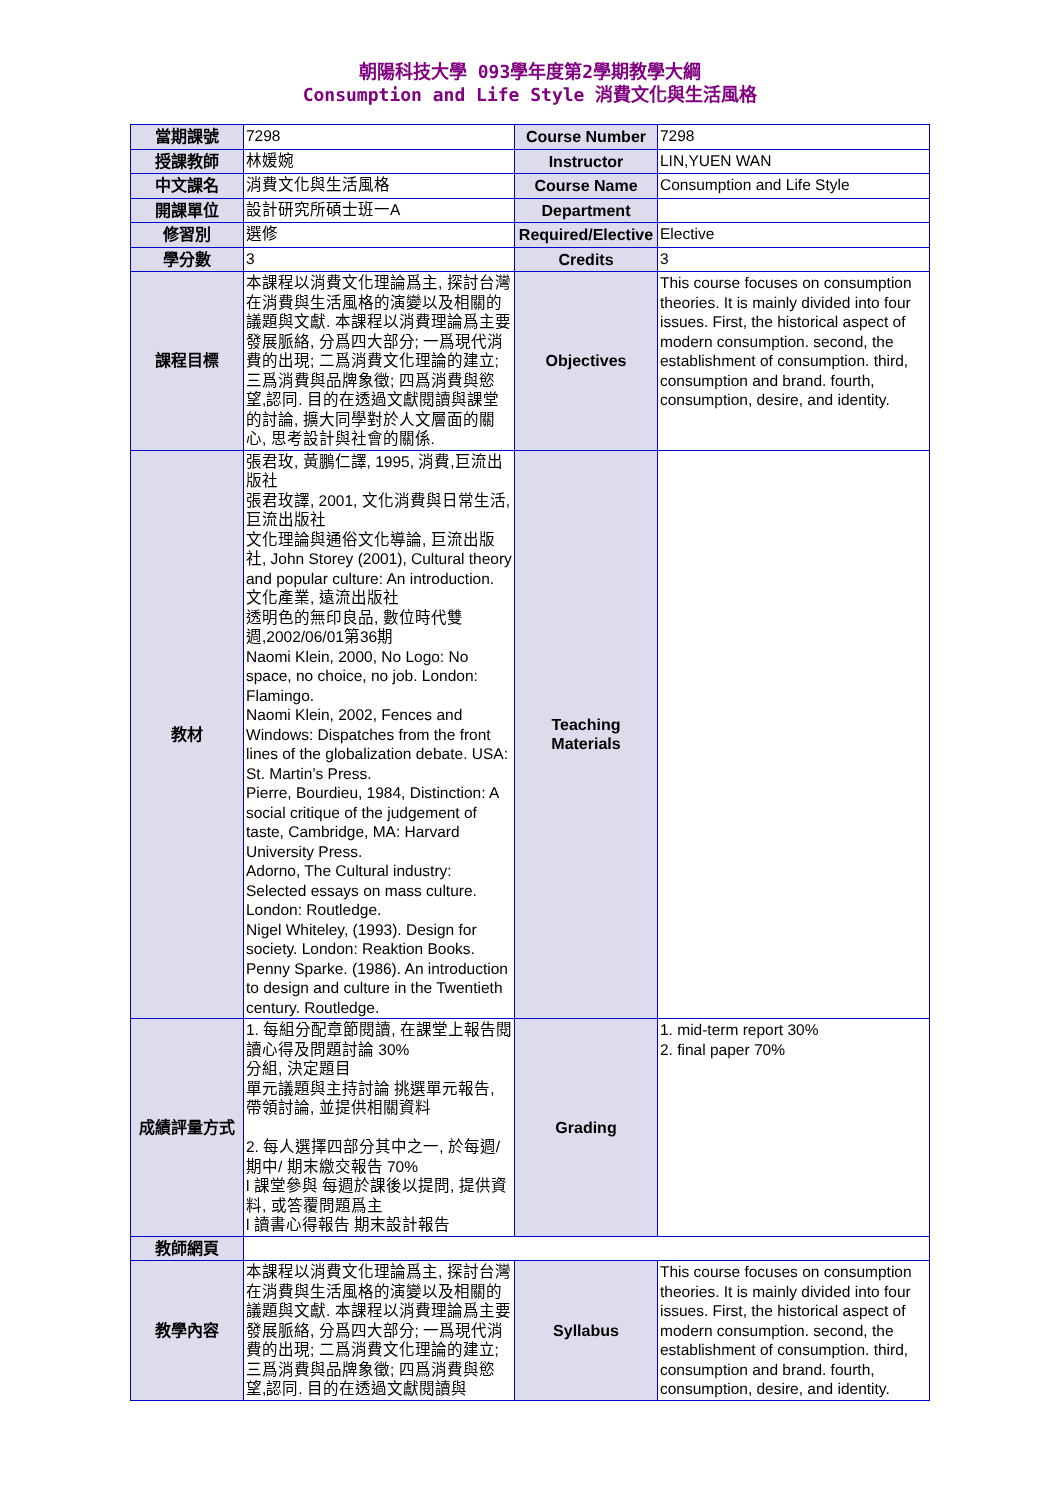朝陽科技大學 093學年度第2學期教學大綱
Consumption and Life Style 消費文化與生活風格
| 當期課號 | 7298 | Course Number | 7298 |
| 授課教師 | 林媛婉 | Instructor | LIN,YUEN WAN |
| 中文課名 | 消費文化與生活風格 | Course Name | Consumption and Life Style |
| 開課單位 | 設計研究所碩士班一A | Department | |
| 修習別 | 選修 | Required/Elective | Elective |
| 學分數 | 3 | Credits | 3 |
| 課程目標 | 本課程以消費文化理論爲主, 探討台灣在消費與生活風格的演變以及相關的議題與文獻. 本課程以消費理論爲主要發展脈絡, 分爲四大部分; 一爲現代消費的出現; 二爲消費文化理論的建立; 三爲消費與品牌象徵; 四爲消費與慾望,認同. 目的在透過文獻閱讀與課堂的討論, 擴大同學對於人文層面的關心, 思考設計與社會的關係. | Objectives | This course focuses on consumption theories. It is mainly divided into four issues. First, the historical aspect of modern consumption. second, the establishment of consumption. third, consumption and brand. fourth, consumption, desire, and identity. |
| 教材 | 張君玫, 黃鵬仁譯, 1995, 消費,巨流出版社 張君玫譯, 2001, 文化消費與日常生活,巨流出版社 文化理論與通俗文化導論, 巨流出版社, John Storey (2001), Cultural theory and popular culture: An introduction. 文化產業, 遠流出版社 透明色的無印良品, 數位時代雙週,2002/06/01第36期 Naomi Klein, 2000, No Logo: No space, no choice, no job. London: Flamingo. Naomi Klein, 2002, Fences and Windows: Dispatches from the front lines of the globalization debate. USA: St. Martin’s Press. Pierre, Bourdieu, 1984, Distinction: A social critique of the judgement of taste, Cambridge, MA: Harvard University Press. Adorno, The Cultural industry: Selected essays on mass culture. London: Routledge. Nigel Whiteley, (1993). Design for society. London: Reaktion Books. Penny Sparke. (1986). An introduction to design and culture in the Twentieth century. Routledge. | Teaching Materials | |
| 成績評量方式 | 1. 每組分配章節閱讀, 在課堂上報告閱讀心得及問題討論 30% 分組, 決定題目 單元議題與主持討論 挑選單元報告, 帶領討論, 並提供相關資料 2. 每人選擇四部分其中之一, 於每週/期中/ 期末繳交報告 70% l 課堂參與 每週於課後以提問, 提供資料, 或答覆問題爲主 l 讀書心得報告 期末設計報告 | Grading | 1. mid-term report 30% 2. final paper 70% |
| 教師網頁 | | | |
| 教學內容 | 本課程以消費文化理論爲主, 探討台灣在消費與生活風格的演變以及相關的議題與文獻. 本課程以消費理論爲主要發展脈絡, 分爲四大部分; 一爲現代消費的出現; 二爲消費文化理論的建立; 三爲消費與品牌象徵; 四爲消費與慾望,認同. 目的在透過文獻閱讀與 | Syllabus | This course focuses on consumption theories. It is mainly divided into four issues. First, the historical aspect of modern consumption. second, the establishment of consumption. third, consumption and brand. fourth, consumption, desire, and identity. |